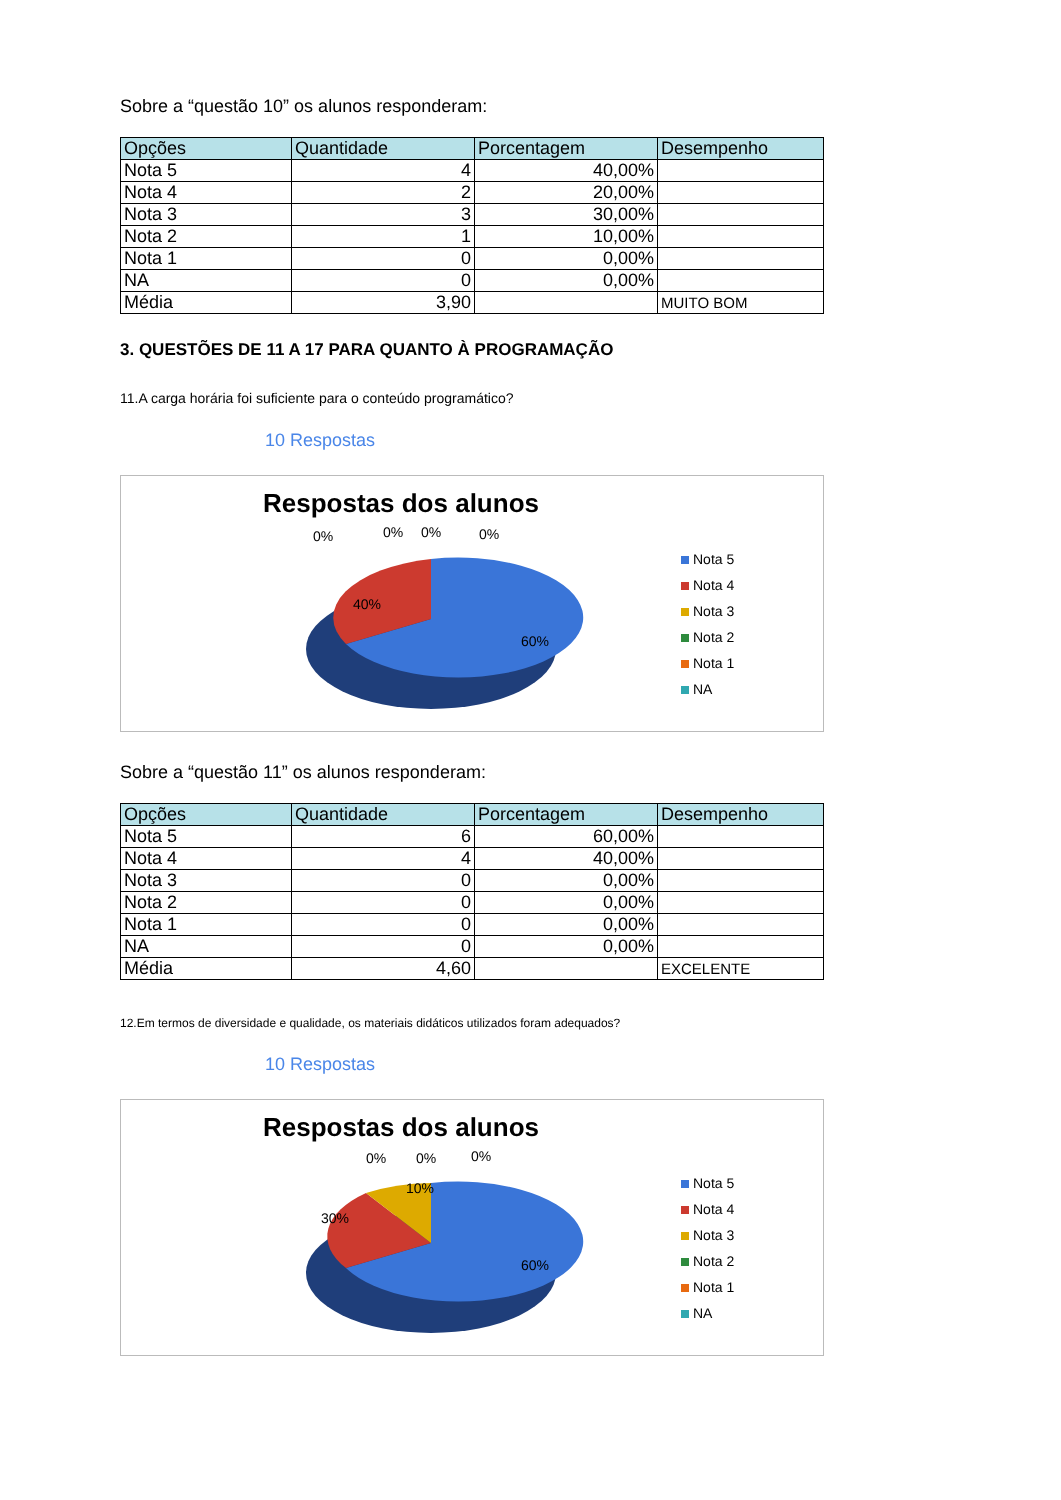Sobre a “questão 10” os alunos responderam:
| Opções | Quantidade | Porcentagem | Desempenho |
| --- | --- | --- | --- |
| Nota 5 | 4 | 40,00% | |
| Nota 4 | 2 | 20,00% | |
| Nota 3 | 3 | 30,00% | |
| Nota 2 | 1 | 10,00% | |
| Nota 1 | 0 | 0,00% | |
| NA | 0 | 0,00% | |
| Média | 3,90 | | MUITO BOM |
3. QUESTÕES DE 11 A 17 PARA QUANTO À PROGRAMAÇÃO
11.A carga horária foi suficiente para o conteúdo programático?
10 Respostas
Respostas dos alunos
0%
0%
0%
0%
40%
60%
Nota 5
Nota 4
Nota 3
Nota 2
Nota 1
NA
Sobre a “questão 11” os alunos responderam:
| Opções | Quantidade | Porcentagem | Desempenho |
| --- | --- | --- | --- |
| Nota 5 | 6 | 60,00% | |
| Nota 4 | 4 | 40,00% | |
| Nota 3 | 0 | 0,00% | |
| Nota 2 | 0 | 0,00% | |
| Nota 1 | 0 | 0,00% | |
| NA | 0 | 0,00% | |
| Média | 4,60 | | EXCELENTE |
12.Em termos de diversidade e qualidade, os materiais didáticos utilizados foram adequados?
10 Respostas
Respostas dos alunos
0%
0%
0%
30%
10%
60%
Nota 5
Nota 4
Nota 3
Nota 2
Nota 1
NA